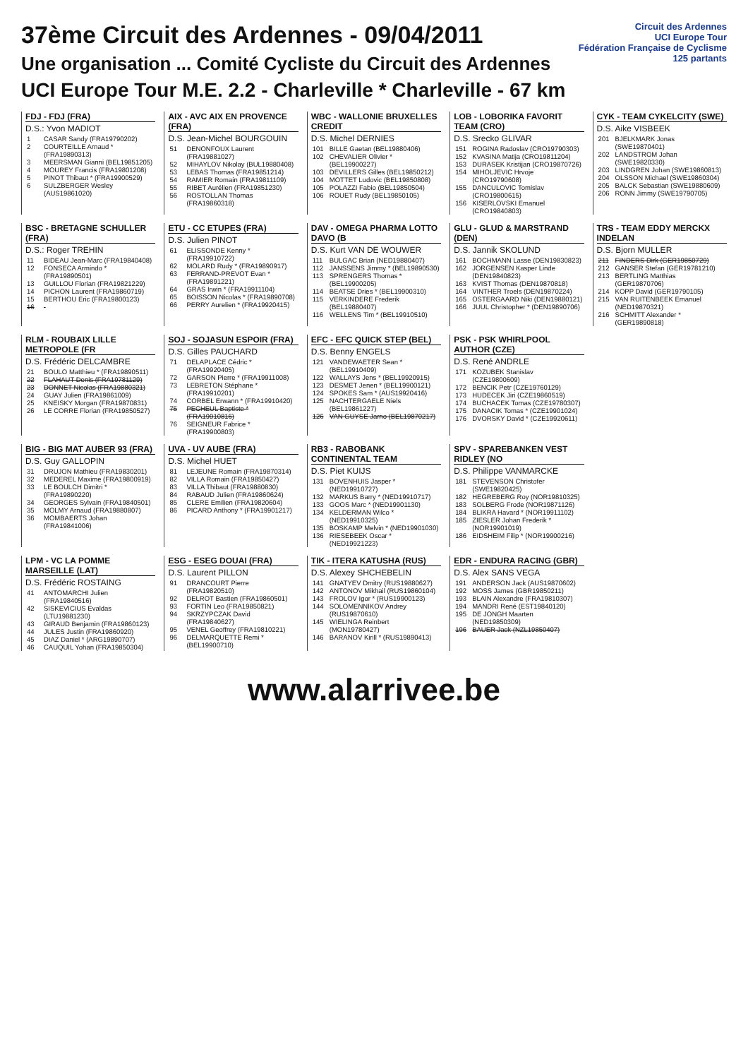37ème Circuit des Ardennes - 09/04/2011
Une organisation ... Comité Cycliste du Circuit des Ardennes
UCI Europe Tour M.E. 2.2 - Charleville * Charleville - 67 km
Circuit des Ardennes
UCI Europe Tour
Fédération Française de Cyclisme
125 partants
FDJ - FDJ (FRA)
D.S.: Yvon MADIOT
| 1 | CASAR Sandy (FRA19790202) |
| 2 | COURTEILLE Arnaud * (FRA19890313) |
| 3 | MEERSMAN Gianni (BEL19851205) |
| 4 | MOUREY Francis (FRA19801208) |
| 5 | PINOT Thibaut * (FRA19900529) |
| 6 | SULZBERGER Wesley (AUS19861020) |
AIX - AVC AIX EN PROVENCE (FRA)
D.S. Jean-Michel BOURGOUIN
| 51 | DENONFOUX Laurent (FRA19881027) |
| 52 | MIHAYLOV Nikolay (BUL19880408) |
| 53 | LEBAS Thomas (FRA19851214) |
| 54 | RAMIER Romain (FRA19811109) |
| 55 | RIBET Aurélien (FRA19851230) |
| 56 | ROSTOLLAN Thomas (FRA19860318) |
WBC - WALLONIE BRUXELLES CREDIT
D.S. Michel DERNIES
| 101 | BILLE Gaetan (BEL19880406) |
| 102 | CHEVALIER Olivier * (BEL19900227) |
| 103 | DEVILLERS Gilles (BEL19850212) |
| 104 | MOTTET Ludovic (BEL19850808) |
| 105 | POLAZZI Fabio (BEL19850504) |
| 106 | ROUET Rudy (BEL19850105) |
LOB - LOBORIKA FAVORIT TEAM (CRO)
D.S. Srecko GLIVAR
| 151 | ROGINA Radoslav (CRO19790303) |
| 152 | KVASINA Matija (CRO19811204) |
| 153 | DURASEK Kristijan (CRO19870726) |
| 154 | MIHOLJEVIC Hrvoje (CRO19790608) |
| 155 | DANCULOVIC Tomislav (CRO19800615) |
| 156 | KISERLOVSKI Emanuel (CRO19840803) |
CYK - TEAM CYKELCITY (SWE)
D.S. Aike VISBEEK
| 201 | BJELKMARK Jonas (SWE19870401) |
| 202 | LANDSTROM Johan (SWE19820330) |
| 203 | LINDGREN Johan (SWE19860813) |
| 204 | OLSSON Michael (SWE19860304) |
| 205 | BALCK Sebastian (SWE19880609) |
| 206 | RONN Jimmy (SWE19790705) |
BSC - BRETAGNE SCHULLER (FRA)
D.S.: Roger TREHIN
| 11 | BIDEAU Jean-Marc (FRA19840408) |
| 12 | FONSECA Armindo * (FRA19890501) |
| 13 | GUILLOU Florian (FRA19821229) |
| 14 | PICHON Laurent (FRA19860719) |
| 15 | BERTHOU Eric (FRA19800123) |
| 16 | |
ETU - CC ETUPES (FRA)
D.S. Julien PINOT
| 61 | ELISSONDE Kenny * (FRA19910722) |
| 62 | MOLARD Rudy * (FRA19890917) |
| 63 | FERRAND-PREVOT Evan * (FRA19891221) |
| 64 | GRAS Irwin * (FRA19911104) |
| 65 | BOISSON Nicolas * (FRA19890708) |
| 66 | PERRY Aurelien * (FRA19920415) |
DAV - OMEGA PHARMA LOTTO DAVO (B
D.S. Kurt VAN DE WOUWER
| 111 | BULGAC Brian (NED19880407) |
| 112 | JANSSENS Jimmy * (BEL19890530) |
| 113 | SPRENGERS Thomas * (BEL19900205) |
| 114 | BEATSE Dries * (BEL19900310) |
| 115 | VERKINDERE Frederik (BEL19880407) |
| 116 | WELLENS Tim * (BEL19910510) |
GLU - GLUD & MARSTRAND (DEN)
D.S. Jannik SKOLUND
| 161 | BOCHMANN Lasse (DEN19830823) |
| 162 | JORGENSEN Kasper Linde (DEN19840823) |
| 163 | KVIST Thomas (DEN19870818) |
| 164 | VINTHER Troels (DEN19870224) |
| 165 | OSTERGAARD Niki (DEN19880121) |
| 166 | JUUL Christopher * (DEN19890706) |
TRS - TEAM EDDY MERCKX INDELAN
D.S. Bjorn MULLER
| 211 | FINDERS Dirk (GER19850729) |
| 212 | GANSER Stefan (GER19781210) |
| 213 | BERTLING Matthias (GER19870706) |
| 214 | KOPP David (GER19790105) |
| 215 | VAN RUITENBEEK Emanuel (NED19870321) |
| 216 | SCHMITT Alexander * (GER19890818) |
RLM - ROUBAIX LILLE METROPOLE (FR
D.S. Frédéric DELCAMBRE
| 21 | BOULO Matthieu * (FRA19890511) |
| 22 | FLAHAUT Denis (FRA19781129) |
| 23 | DONNET Nicolas (FRA19880321) |
| 24 | GUAY Julien (FRA19861009) |
| 25 | KNEISKY Morgan (FRA19870831) |
| 26 | LE CORRE Florian (FRA19850527) |
SOJ - SOJASUN ESPOIR (FRA)
D.S. Gilles PAUCHARD
| 71 | DELAPLACE Cédric * (FRA19920405) |
| 72 | GARSON Pierre * (FRA19911008) |
| 73 | LEBRETON Stéphane * (FRA19910201) |
| 74 | CORBEL Erwann * (FRA19910420) |
| 75 | PECHEUL Baptiste * (FRA19910816) |
| 76 | SEIGNEUR Fabrice * (FRA19900803) |
EFC - EFC QUICK STEP (BEL)
D.S. Benny ENGELS
| 121 | VANDEWAETER Sean * (BEL19910409) |
| 122 | WALLAYS Jens * (BEL19920915) |
| 123 | DESMET Jenen * (BEL19900121) |
| 124 | SPOKES Sam * (AUS19920416) |
| 125 | NACHTERGAELE Niels (BEL19861227) |
| 126 | VAN GUYSE Jarno (BEL19870217) |
PSK - PSK WHIRLPOOL AUTHOR (CZE)
D.S. René ANDRLE
| 171 | KOZUBEK Stanislav (CZE19800609) |
| 172 | BENCIK Petr (CZE19760129) |
| 173 | HUDECEK Jiri (CZE19860519) |
| 174 | BUCHACEK Tomas (CZE19780307) |
| 175 | DANACIK Tomas * (CZE19901024) |
| 176 | DVORSKY David * (CZE19920611) |
BIG - BIG MAT AUBER 93 (FRA)
D.S. Guy GALLOPIN
| 31 | DRUJON Mathieu (FRA19830201) |
| 32 | MEDEREL Maxime (FRA19800919) |
| 33 | LE BOULCH Dimitri * (FRA19890220) |
| 34 | GEORGES Sylvain (FRA19840501) |
| 35 | MOLMY Arnaud (FRA19880807) |
| 36 | MOMBAERTS Johan (FRA19841006) |
UVA - UV AUBE (FRA)
D.S. Michel HUET
| 81 | LEJEUNE Romain (FRA19870314) |
| 82 | VILLA Romain (FRA19850427) |
| 83 | VILLA Thibaut (FRA19880830) |
| 84 | RABAUD Julien (FRA19860624) |
| 85 | CLERE Emilien (FRA19820604) |
| 86 | PICARD Anthony * (FRA19901217) |
RB3 - RABOBANK CONTINENTAL TEAM
D.S. Piet KUIJS
| 131 | BOVENHUIS Jasper * (NED19910727) |
| 132 | MARKUS Barry * (NED19910717) |
| 133 | GOOS Marc * (NED19901130) |
| 134 | KELDERMAN Wilco * (NED19910325) |
| 135 | BOSKAMP Melvin * (NED19901030) |
| 136 | RIESEBEEK Oscar * (NED19921223) |
SPV - SPAREBANKEN VEST RIDLEY (NO
D.S. Philippe VANMARCKE
| 181 | STEVENSON Christofer (SWE19820425) |
| 182 | HEGREBERG Roy (NOR19810325) |
| 183 | SOLBERG Frode (NOR19871126) |
| 184 | BLIKRA Havard * (NOR19911102) |
| 185 | ZIESLER Johan Frederik * (NOR19901019) |
| 186 | EIDSHEIM Filip * (NOR19900216) |
LPM - VC LA POMME MARSEILLE (LAT)
D.S. Frédéric ROSTAING
| 41 | ANTOMARCHI Julien (FRA19840516) |
| 42 | SISKEVICIUS Evaldas (LTU19881230) |
| 43 | GIRAUD Benjamin (FRA19860123) |
| 44 | JULES Justin (FRA19860920) |
| 45 | DIAZ Daniel * (ARG19890707) |
| 46 | CAUQUIL Yohan (FRA19850304) |
ESG - ESEG DOUAI (FRA)
D.S. Laurent PILLON
| 91 | DRANCOURT Pierre (FRA19820510) |
| 92 | DELROT Bastien (FRA19860501) |
| 93 | FORTIN Leo (FRA19850821) |
| 94 | SKRZYPCZAK David (FRA19840627) |
| 95 | VENEL Geoffrey (FRA19810221) |
| 96 | DELMARQUETTE Remi * (BEL19900710) |
TIK - ITERA KATUSHA (RUS)
D.S. Alexey SHCHEBELIN
| 141 | GNATYEV Dmitry (RUS19880627) |
| 142 | ANTONOV Mikhail (RUS19860104) |
| 143 | FROLOV Igor * (RUS19900123) |
| 144 | SOLOMENNIKOV Andrey (RUS19870610) |
| 145 | WIELINGA Reinbert (MON19780427) |
| 146 | BARANOV Kirill * (RUS19890413) |
EDR - ENDURA RACING (GBR)
D.S. Alex SANS VEGA
| 191 | ANDERSON Jack (AUS19870602) |
| 192 | MOSS James (GBR19850211) |
| 193 | BLAIN Alexandre (FRA19810307) |
| 194 | MANDRI René (EST19840120) |
| 195 | DE JONGH Maarten (NED19850309) |
| 196 | BAUER Jack (NZL19850407) |
www.alarrivee.be